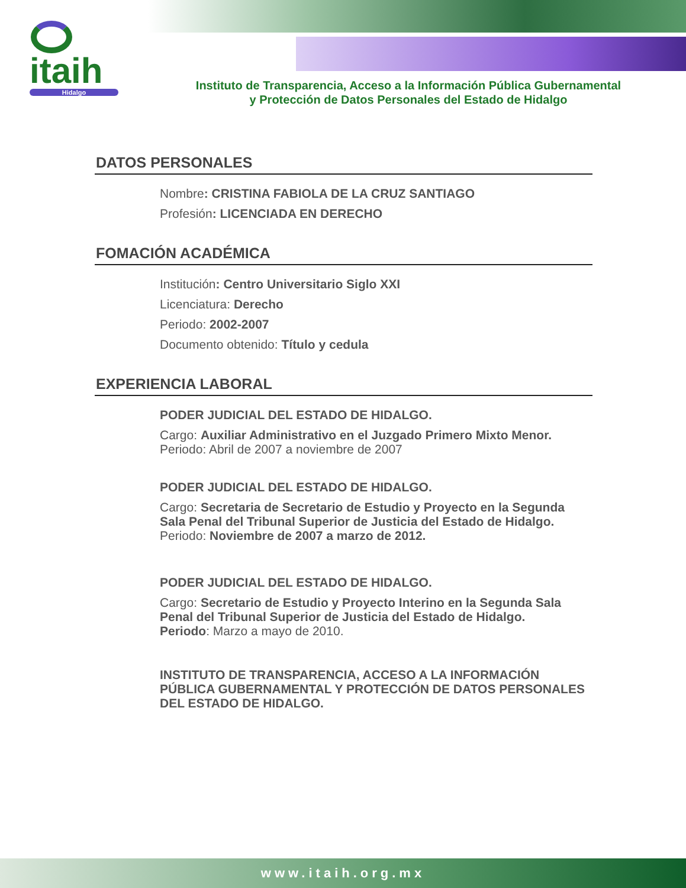itaih
Hidalgo
Instituto de Transparencia, Acceso a la Información Pública Gubernamental
y Protección de Datos Personales del Estado de Hidalgo
DATOS PERSONALES
Nombre: CRISTINA FABIOLA DE LA CRUZ SANTIAGO
Profesión: LICENCIADA EN DERECHO
FOMACIÓN ACADÉMICA
Institución: Centro Universitario Siglo XXI
Licenciatura: Derecho
Periodo: 2002-2007
Documento obtenido: Título y cedula
EXPERIENCIA LABORAL
PODER JUDICIAL DEL ESTADO DE HIDALGO.
Cargo: Auxiliar Administrativo en el Juzgado Primero Mixto Menor.
Periodo: Abril de 2007 a noviembre de 2007
PODER JUDICIAL DEL ESTADO DE HIDALGO.
Cargo: Secretaria de Secretario de Estudio y Proyecto en la Segunda Sala Penal del Tribunal Superior de Justicia del Estado de Hidalgo.
Periodo: Noviembre de 2007 a marzo de 2012.
PODER JUDICIAL DEL ESTADO DE HIDALGO.
Cargo: Secretario de Estudio y Proyecto Interino en la Segunda Sala Penal del Tribunal Superior de Justicia del Estado de Hidalgo.
Periodo: Marzo a mayo de 2010.
INSTITUTO DE TRANSPARENCIA, ACCESO A LA INFORMACIÓN PÚBLICA GUBERNAMENTAL Y PROTECCIÓN DE DATOS PERSONALES DEL ESTADO DE HIDALGO.
www.itaih.org.mx